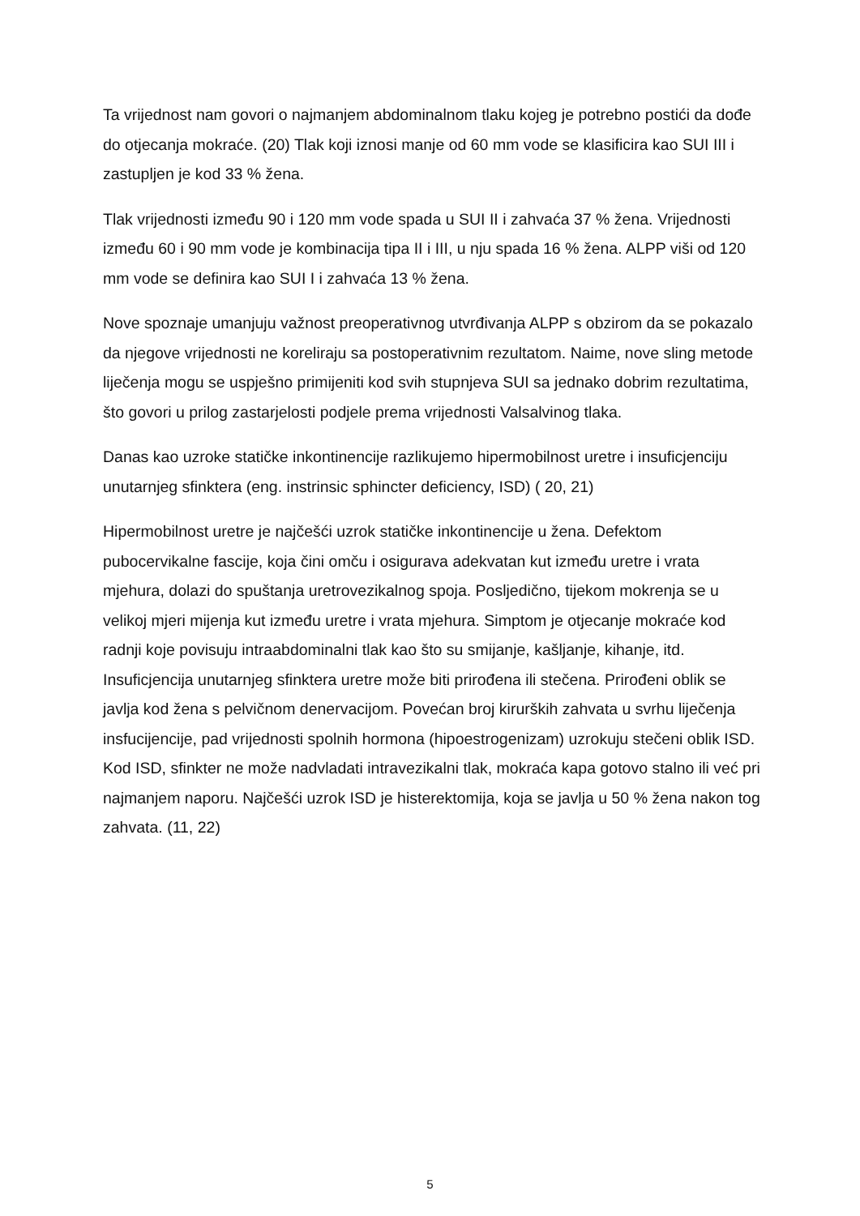Ta vrijednost nam govori o najmanjem abdominalnom tlaku kojeg je potrebno postići da dođe do otjecanja mokraće. (20) Tlak koji iznosi manje od 60 mm vode se klasificira kao SUI III i zastupljen je kod 33 % žena.
Tlak vrijednosti između 90 i 120 mm vode spada u SUI II i zahvaća 37 % žena. Vrijednosti između 60 i 90 mm vode je kombinacija tipa II i III, u nju spada 16 % žena. ALPP viši od 120 mm vode se definira kao SUI I i zahvaća 13 % žena.
Nove spoznaje umanjuju važnost preoperativnog utvrđivanja ALPP s obzirom da se pokazalo da njegove vrijednosti ne koreliraju sa postoperativnim rezultatom. Naime, nove sling metode liječenja mogu se uspješno primijeniti kod svih stupnjeva SUI sa jednako dobrim rezultatima, što govori u prilog zastarjelosti podjele prema vrijednosti Valsalvinog tlaka.
Danas kao uzroke statičke inkontinencije razlikujemo hipermobilnost uretre i insuficjenciju unutarnjeg sfinktera (eng. instrinsic sphincter deficiency, ISD) ( 20, 21)
Hipermobilnost uretre je najčešći uzrok statičke inkontinencije u žena. Defektom pubocervikalne fascije, koja čini omču i osigurava adekvatan kut između uretre i vrata mjehura, dolazi do spuštanja uretrovezikalnog spoja. Posljedično, tijekom mokrenja se u velikoj mjeri mijenja kut između uretre i vrata mjehura. Simptom je otjecanje mokraće kod radnji koje povisuju intraabdominalni tlak kao što su smijanje, kašljanje, kihanje, itd. Insuficjencija unutarnjeg sfinktera uretre može biti prirođena ili stečena. Prirođeni oblik se javlja kod žena s pelvičnom denervacijom. Povećan broj kirurških zahvata u svrhu liječenja insfucijencije, pad vrijednosti spolnih hormona (hipoestrogenizam) uzrokuju stečeni oblik ISD. Kod ISD, sfinkter ne može nadvladati intravezikalni tlak, mokraća kapa gotovo stalno ili već pri najmanjem naporu. Najčešći uzrok ISD je histerektomija, koja se javlja u 50 % žena nakon tog zahvata. (11, 22)
5